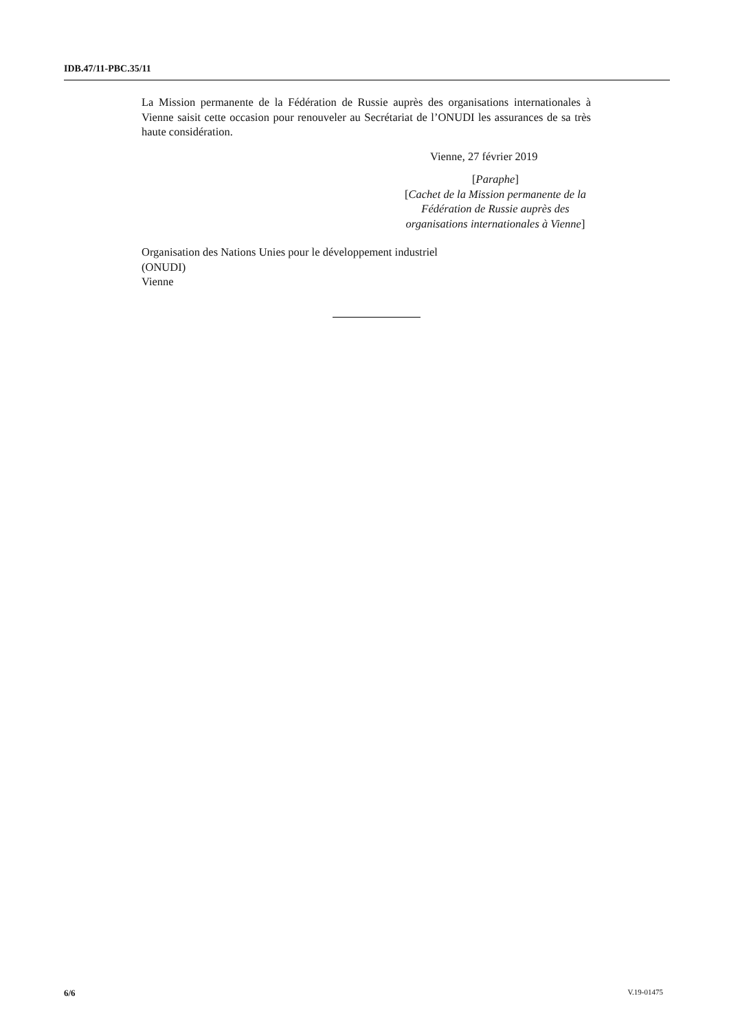IDB.47/11-PBC.35/11
La Mission permanente de la Fédération de Russie auprès des organisations internationales à Vienne saisit cette occasion pour renouveler au Secrétariat de l’ONUDI les assurances de sa très haute considération.
Vienne, 27 février 2019
[Paraphe]
[Cachet de la Mission permanente de la Fédération de Russie auprès des organisations internationales à Vienne]
Organisation des Nations Unies pour le développement industriel
(ONUDI)
Vienne
6/6 V.19-01475